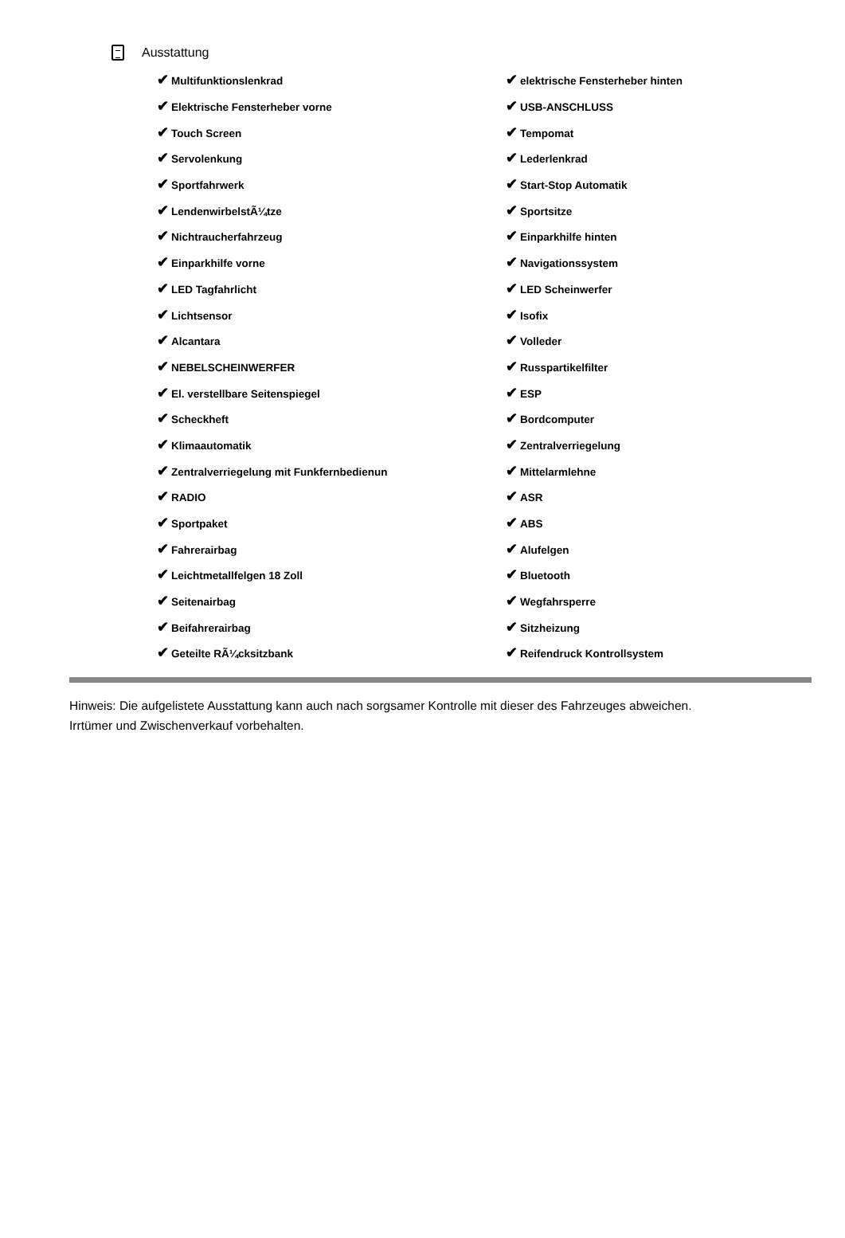Ausstattung
| ✔ Multifunktionslenkrad | ✔ elektrische Fensterheber hinten |
| ✔ Elektrische Fensterheber vorne | ✔ USB-ANSCHLUSS |
| ✔ Touch Screen | ✔ Tempomat |
| ✔ Servolenkung | ✔ Lederlenkrad |
| ✔ Sportfahrwerk | ✔ Start-Stop Automatik |
| ✔ LendenwirbelstÃ¼tze | ✔ Sportsitze |
| ✔ Nichtraucherfahrzeug | ✔ Einparkhilfe hinten |
| ✔ Einparkhilfe vorne | ✔ Navigationssystem |
| ✔ LED Tagfahrlicht | ✔ LED Scheinwerfer |
| ✔ Lichtsensor | ✔ Isofix |
| ✔ Alcantara | ✔ Volleder |
| ✔ NEBELSCHEINWERFER | ✔ Russpartikelfilter |
| ✔ El. verstellbare Seitenspiegel | ✔ ESP |
| ✔ Scheckheft | ✔ Bordcomputer |
| ✔ Klimaautomatik | ✔ Zentralverriegelung |
| ✔ Zentralverriegelung mit Funkfernbedienun | ✔ Mittelarmlehne |
| ✔ RADIO | ✔ ASR |
| ✔ Sportpaket | ✔ ABS |
| ✔ Fahrerairbag | ✔ Alufelgen |
| ✔ Leichtmetallfelgen 18 Zoll | ✔ Bluetooth |
| ✔ Seitenairbag | ✔ Wegfahrsperre |
| ✔ Beifahrerairbag | ✔ Sitzheizung |
| ✔ Geteilte RÃ¼cksitzbank | ✔ Reifendruck Kontrollsystem |
Hinweis: Die aufgelistete Ausstattung kann auch nach sorgsamer Kontrolle mit dieser des Fahrzeuges abweichen. Irrtümer und Zwischenverkauf vorbehalten.